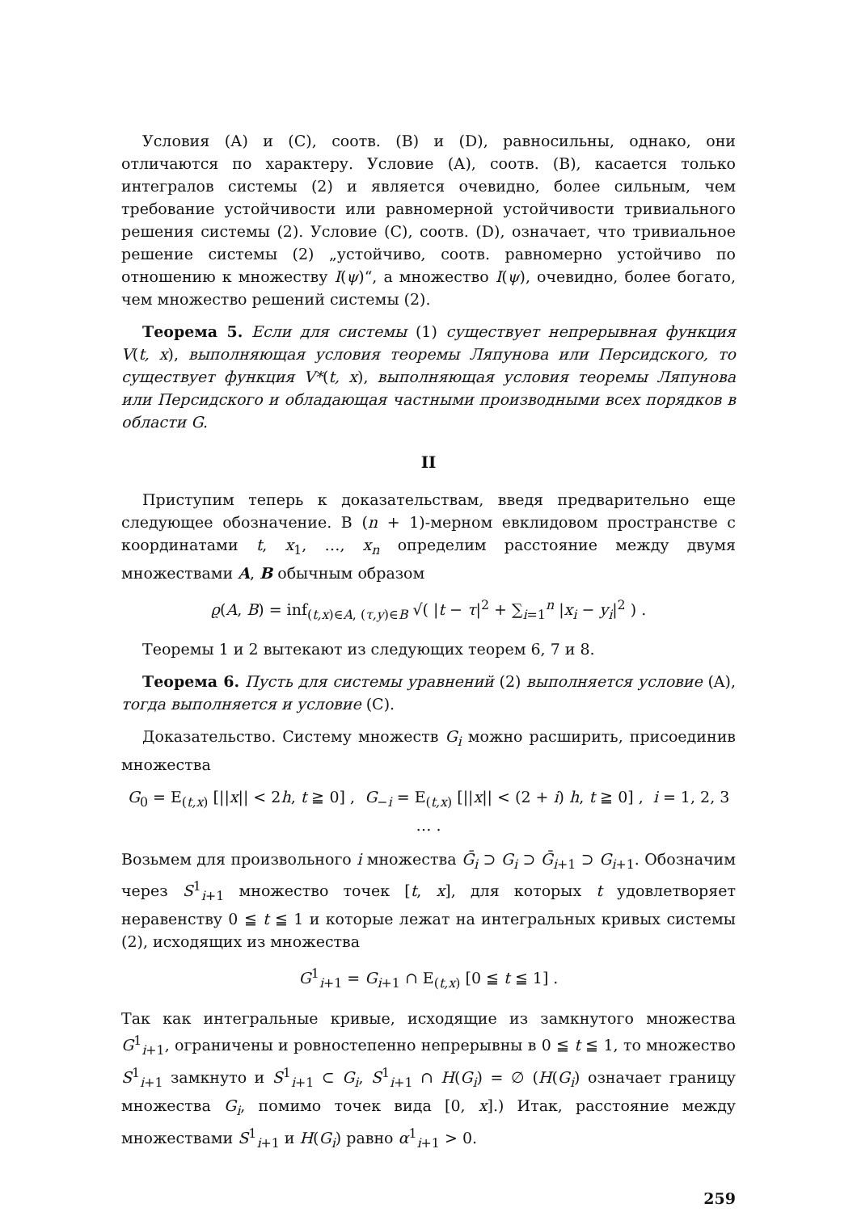Условия (А) и (С), соотв. (В) и (D), равносильны, однако, они отличаются по характеру. Условие (А), соотв. (В), касается только интегралов системы (2) и является очевидно, более сильным, чем требование устойчивости или равномерной устойчивости тривиального решения системы (2). Условие (С), соотв. (D), означает, что тривиальное решение системы (2) „устойчиво, соотв. равномерно устойчиво по отношению к множеству I(ψ)“, а множество I(ψ), очевидно, более богато, чем множество решений системы (2).
Теорема 5. Если для системы (1) существует непрерывная функция V(t, x), выполняющая условия теоремы Ляпунова или Персидского, то существует функция V*(t, x), выполняющая условия теоремы Ляпунова или Персидского и обладающая частными производными всех порядков в области G.
II
Приступим теперь к доказательствам, введя предварительно еще следующее обозначение. В (n + 1)-мерном евклидовом пространстве с координатами t, x<sub>1</sub>, …, x<sub>n</sub> определим расстояние между двумя множествами A, B обычным образом
ϱ(A, B) = inf<sub>(t,x)∈A, (τ,y)∈B</sub> √( |t − τ|<sup>2</sup> + ∑<sub>i=1</sub><sup>n</sup> |x<sub>i</sub> − y<sub>i</sub>|<sup>2</sup> ) .
Теоремы 1 и 2 вытекают из следующих теорем 6, 7 и 8.
Теорема 6. Пусть для системы уравнений (2) выполняется условие (A), тогда выполняется и условие (C).
Доказательство. Систему множеств G<sub>i</sub> можно расширить, присоединив множества
G<sub>0</sub> = E<sub>(t,x)</sub> [||x|| < 2h, t ≧ 0] , G<sub>−i</sub> = E<sub>(t,x)</sub> [||x|| < (2 + i) h, t ≧ 0] , i = 1, 2, 3 … .
Возьмем для произвольного i множества Ḡ<sub>i</sub> ⊃ G<sub>i</sub> ⊃ Ḡ<sub>i+1</sub> ⊃ G<sub>i+1</sub>. Обозначим через S<sup>1</sup><sub>i+1</sub> множество точек [t, x], для которых t удовлетворяет неравенству 0 ≦ t ≦ 1 и которые лежат на интегральных кривых системы (2), исходящих из множества
G<sup>1</sup><sub>i+1</sub> = G<sub>i+1</sub> ∩ E<sub>(t,x)</sub> [0 ≦ t ≦ 1] .
Так как интегральные кривые, исходящие из замкнутого множества G<sup>1</sup><sub>i+1</sub>, ограничены и ровностепенно непрерывны в 0 ≦ t ≦ 1, то множество S<sup>1</sup><sub>i+1</sub> замкнуто и S<sup>1</sup><sub>i+1</sub> ⊂ G<sub>i</sub>, S<sup>1</sup><sub>i+1</sub> ∩ H(G<sub>i</sub>) = ∅ (H(G<sub>i</sub>) означает границу множества G<sub>i</sub>, помимо точек вида [0, x].) Итак, расстояние между множествами S<sup>1</sup><sub>i+1</sub> и H(G<sub>i</sub>) равно α<sup>1</sup><sub>i+1</sub> > 0.
259